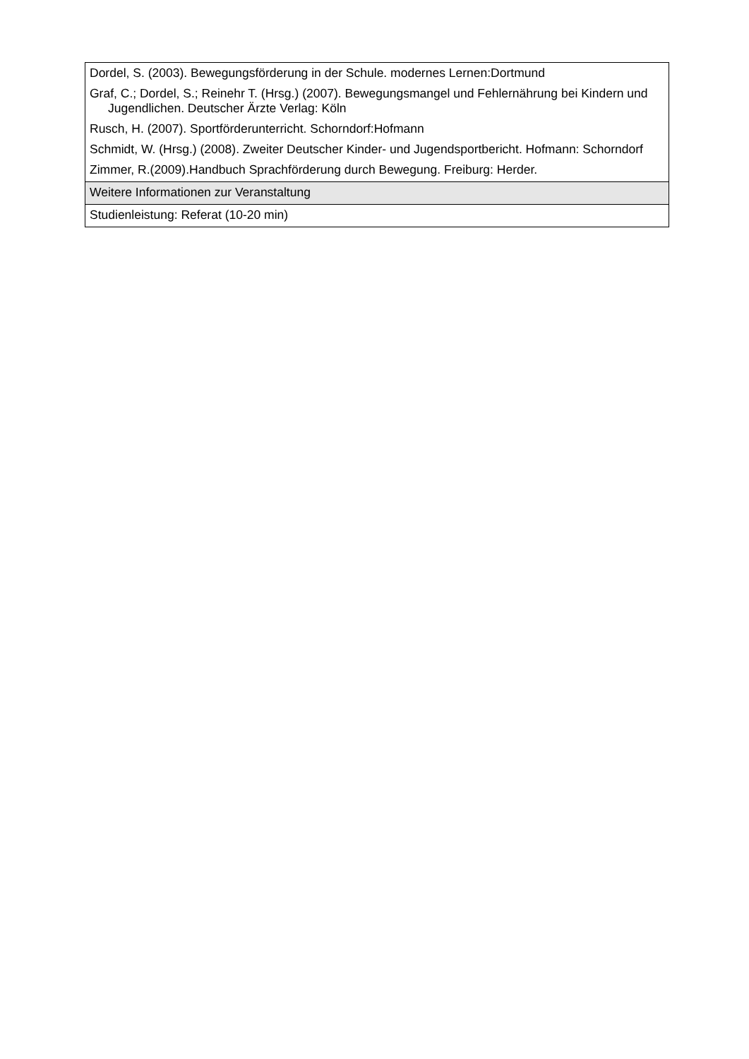| Dordel, S. (2003). Bewegungsförderung in der Schule. modernes Lernen:Dortmund Graf, C.; Dordel, S.; Reinehr T. (Hrsg.) (2007). Bewegungsmangel und Fehlernährung bei Kindern und Jugendlichen. Deutscher Ärzte Verlag: Köln Rusch, H. (2007). Sportförderunterricht. Schorndorf:Hofmann Schmidt, W. (Hrsg.) (2008). Zweiter Deutscher Kinder- und Jugendsportbericht. Hofmann: Schorndorf Zimmer, R.(2009).Handbuch Sprachförderung durch Bewegung. Freiburg: Herder. |
| Weitere Informationen zur Veranstaltung |
| Studienleistung: Referat (10-20 min) |